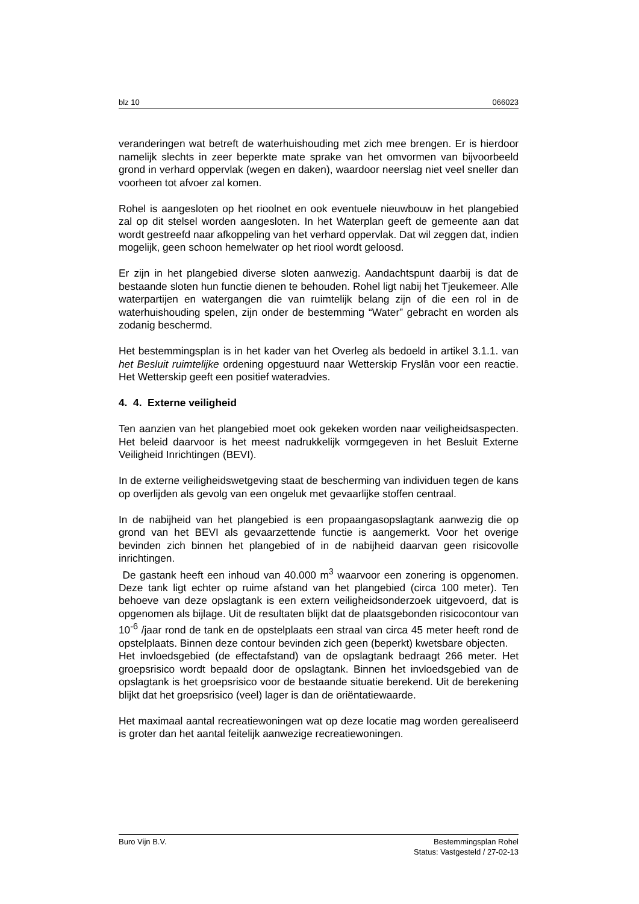blz 10 066023
veranderingen wat betreft de waterhuishouding met zich mee brengen. Er is hierdoor namelijk slechts in zeer beperkte mate sprake van het omvormen van bijvoorbeeld grond in verhard oppervlak (wegen en daken), waardoor neerslag niet veel sneller dan voorheen tot afvoer zal komen.
Rohel is aangesloten op het rioolnet en ook eventuele nieuwbouw in het plangebied zal op dit stelsel worden aangesloten. In het Waterplan geeft de gemeente aan dat wordt gestreefd naar afkoppeling van het verhard oppervlak. Dat wil zeggen dat, indien mogelijk, geen schoon hemelwater op het riool wordt geloosd.
Er zijn in het plangebied diverse sloten aanwezig. Aandachtspunt daarbij is dat de bestaande sloten hun functie dienen te behouden. Rohel ligt nabij het Tjeukemeer. Alle waterpartijen en watergangen die van ruimtelijk belang zijn of die een rol in de waterhuishouding spelen, zijn onder de bestemming “Water” gebracht en worden als zodanig beschermd.
Het bestemmingsplan is in het kader van het Overleg als bedoeld in artikel 3.1.1. van het Besluit ruimtelijke ordening opgestuurd naar Wetterskip Fryslân voor een reactie. Het Wetterskip geeft een positief wateradvies.
4. 4. Externe veiligheid
Ten aanzien van het plangebied moet ook gekeken worden naar veiligheidsaspecten. Het beleid daarvoor is het meest nadrukkelijk vormgegeven in het Besluit Externe Veiligheid Inrichtingen (BEVI).
In de externe veiligheidswetgeving staat de bescherming van individuen tegen de kans op overlijden als gevolg van een ongeluk met gevaarlijke stoffen centraal.
In de nabijheid van het plangebied is een propaangasopslagtank aanwezig die op grond van het BEVI als gevaarzettende functie is aangemerkt. Voor het overige bevinden zich binnen het plangebied of in de nabijheid daarvan geen risicovolle inrichtingen.
De gastank heeft een inhoud van 40.000 m<sup>3</sup> waarvoor een zonering is opgenomen. Deze tank ligt echter op ruime afstand van het plangebied (circa 100 meter). Ten behoeve van deze opslagtank is een extern veiligheidsonderzoek uitgevoerd, dat is opgenomen als bijlage. Uit de resultaten blijkt dat de plaatsgebonden risicocontour van 10<sup>-6</sup> /jaar rond de tank en de opstelplaats een straal van circa 45 meter heeft rond de opstelplaats. Binnen deze contour bevinden zich geen (beperkt) kwetsbare objecten.
Het invloedsgebied (de effectafstand) van de opslagtank bedraagt 266 meter. Het groepsrisico wordt bepaald door de opslagtank. Binnen het invloedsgebied van de opslagtank is het groepsrisico voor de bestaande situatie berekend. Uit de berekening blijkt dat het groepsrisico (veel) lager is dan de oriëntatiewaarde.
Het maximaal aantal recreatiewoningen wat op deze locatie mag worden gerealiseerd is groter dan het aantal feitelijk aanwezige recreatiewoningen.
Buro Vijn B.V. Bestemmingsplan Rohel
Status: Vastgesteld / 27-02-13